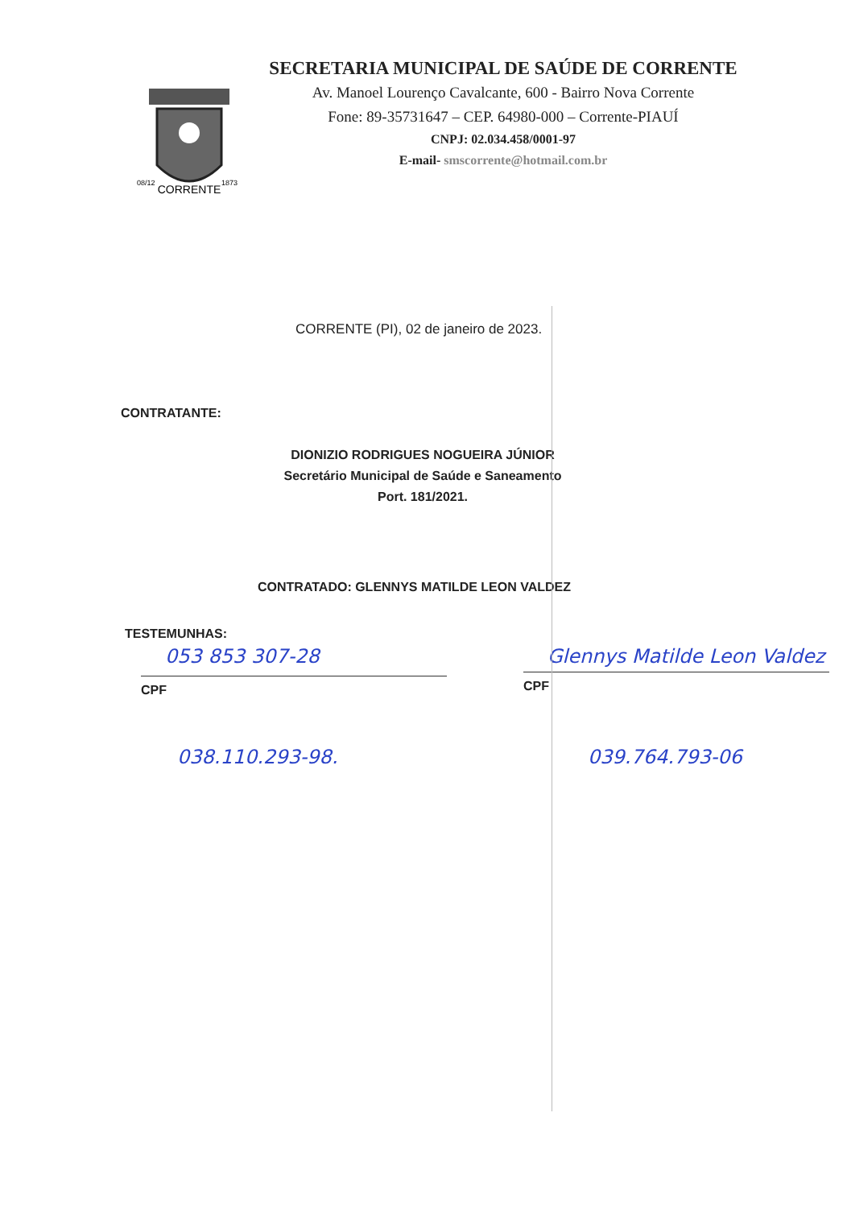CORRENTE
08/12
1873
SECRETARIA MUNICIPAL DE SAÚDE DE CORRENTE
Av. Manoel Lourenço Cavalcante, 600 - Bairro Nova Corrente
Fone: 89-35731647 – CEP. 64980-000 – Corrente-PIAUÍ
CNPJ: 02.034.458/0001-97
E-mail- smscorrente@hotmail.com.br
CORRENTE (PI), 02 de janeiro de 2023.
CONTRATANTE:
DIONIZIO RODRIGUES NOGUEIRA JÚNIOR
Secretário Municipal de Saúde e Saneamento
Port. 181/2021.
CONTRATADO: GLENNYS MATILDE LEON VALDEZ
TESTEMUNHAS:
053 853 307-28
CPF
038.110.293-98.
Glennys Matilde Leon Valdez
CPF
039.764.793-06